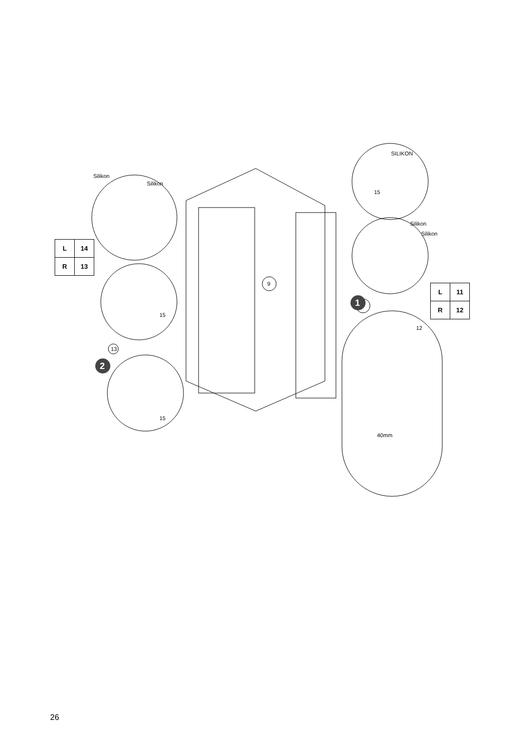1
2
| L | 14 |
| R | 13 |
| L | 11 |
| R | 12 |
Silikon
Silikon
SILIKON
15
Silikon
Silikon
9
15
13
15
12
40mm
26